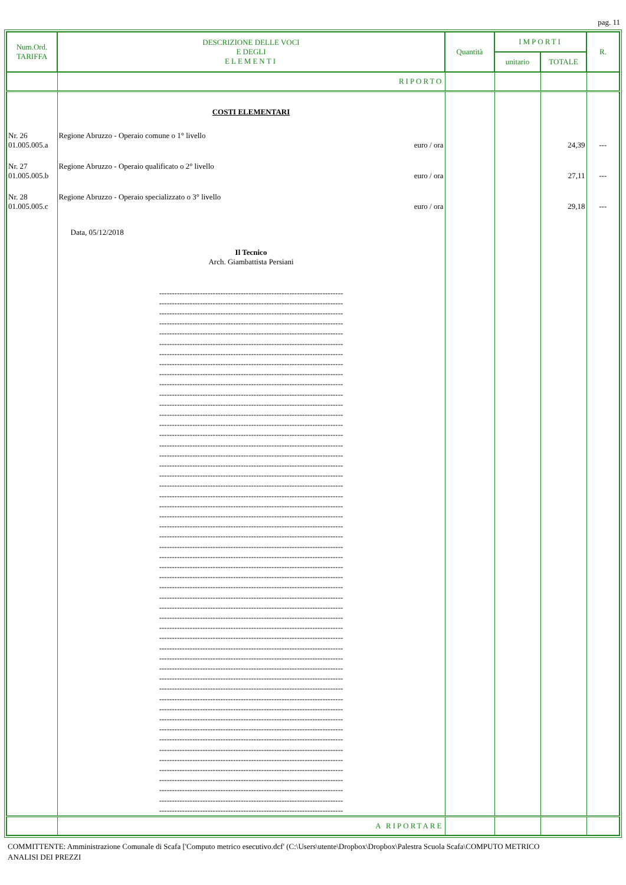pag. 11
| Num.Ord. TARIFFA | DESCRIZIONE DELLE VOCI E DEGLI ELEMENTI | Quantità | IMPORTI | | R. |
| --- | --- | --- | --- | --- | --- |
| | | | unitario | TOTALE | |
| | RIPORTO | | | | |
| | COSTI ELEMENTARI | | | | |
| Nr. 26 01.005.005.a | Regione Abruzzo - Operaio comune o 1° livello euro / ora | | | 24,39 | --- |
| Nr. 27 01.005.005.b | Regione Abruzzo - Operaio qualificato o 2° livello euro / ora | | | 27,11 | --- |
| Nr. 28 01.005.005.c | Regione Abruzzo - Operaio specializzato o 3° livello euro / ora | | | 29,18 | --- |
| | Data, 05/12/2018 Il Tecnico Arch. Giambattista Persiani ------------------------------------------------------------------------ ------------------------------------------------------------------------ ------------------------------------------------------------------------ ------------------------------------------------------------------------ ------------------------------------------------------------------------ ------------------------------------------------------------------------ ------------------------------------------------------------------------ ------------------------------------------------------------------------ ------------------------------------------------------------------------ ------------------------------------------------------------------------ ------------------------------------------------------------------------ ------------------------------------------------------------------------ ------------------------------------------------------------------------ ------------------------------------------------------------------------ ------------------------------------------------------------------------ ------------------------------------------------------------------------ ------------------------------------------------------------------------ ------------------------------------------------------------------------ ------------------------------------------------------------------------ ------------------------------------------------------------------------ ------------------------------------------------------------------------ ------------------------------------------------------------------------ ------------------------------------------------------------------------ ------------------------------------------------------------------------ ------------------------------------------------------------------------ ------------------------------------------------------------------------ ------------------------------------------------------------------------ ------------------------------------------------------------------------ ------------------------------------------------------------------------ ------------------------------------------------------------------------ ------------------------------------------------------------------------ ------------------------------------------------------------------------ ------------------------------------------------------------------------ ------------------------------------------------------------------------ ------------------------------------------------------------------------ ------------------------------------------------------------------------ ------------------------------------------------------------------------ ------------------------------------------------------------------------ ------------------------------------------------------------------------ ------------------------------------------------------------------------ ------------------------------------------------------------------------ ------------------------------------------------------------------------ ------------------------------------------------------------------------ ------------------------------------------------------------------------ ------------------------------------------------------------------------ ------------------------------------------------------------------------ ------------------------------------------------------------------------ ------------------------------------------------------------------------ ------------------------------------------------------------------------ ------------------------------------------------------------------------ ------------------------------------------------------------------------ ------------------------------------------------------------------------ | | | | |
| | A RIPORTARE | | | | |
COMMITTENTE: Amministrazione Comunale di Scafa ['Computo metrico esecutivo.dcf' (C:\Users\utente\Dropbox\Dropbox\Palestra Scuola Scafa\COMPUTO METRICO
ANALISI DEI PREZZI